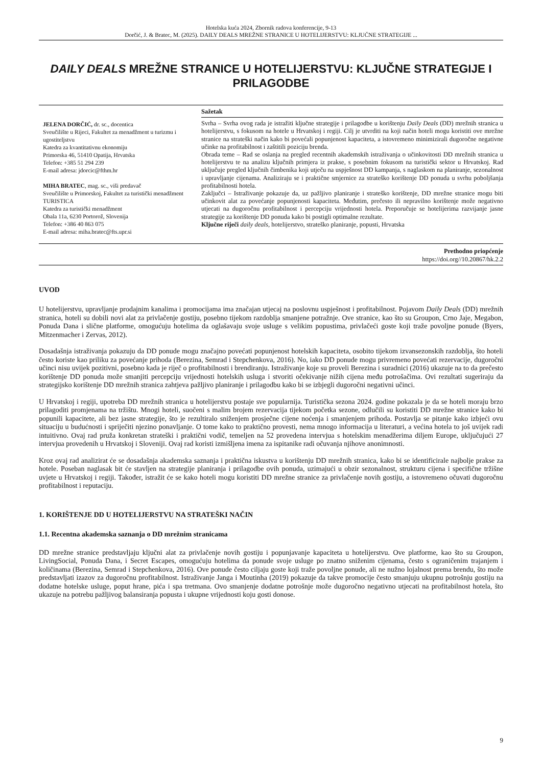Hotelska kuća 2024, Zbornik radova konferencije, 9-13
Dorčić, J. & Bratec, M. (2025). DAILY DEALS MREŽNE STRANICE U HOTELIJERSTVU: KLJUČNE STRATEGIJE ...
DAILY DEALS MREŽNE STRANICE U HOTELIJERSTVU: KLJUČNE STRATEGIJE I PRILAGODBE
JELENA DORČIĆ, dr. sc., docentica
Sveučilište u Rijeci, Fakultet za menadžment u turizmu i ugostiteljstvu
Katedra za kvantitativnu ekonomiju
Primorska 46, 51410 Opatija, Hrvatska
Telefon: +385 51 294 239
E-mail adresa: jdorcic@fthm.hr
MIHA BRATEC, mag. sc., viši predavač
Sveučilište u Primorskoj, Fakultet za turistički menadžment TURISTICA
Katedra za turistički menadžment
Obala 11a, 6230 Portorož, Slovenija
Telefon: +386 40 863 075
E-mail adresa: miha.bratec@fts.upr.si
Sažetak
Svrha – Svrha ovog rada je istražiti ključne strategije i prilagodbe u korištenju Daily Deals (DD) mrežnih stranica u hotelijerstvu, s fokusom na hotele u Hrvatskoj i regiji. Cilj je utvrditi na koji način hoteli mogu koristiti ove mrežne stranice na strateški način kako bi povećali popunjenost kapaciteta, a istovremeno minimizirali dugoročne negativne učinke na profitabilnost i zaštitili poziciju brenda.
Obrada teme – Rad se oslanja na pregled recentnih akademskih istraživanja o učinkovitosti DD mrežnih stranica u hotelijerstvu te na analizu ključnih primjera iz prakse, s posebnim fokusom na turistički sektor u Hrvatskoj. Rad uključuje pregled ključnih čimbenika koji utječu na uspješnost DD kampanja, s naglaskom na planiranje, sezonalnost i upravljanje cijenama. Analiziraju se i praktične smjernice za strateško korištenje DD ponuda u svrhu poboljšanja profitabilnosti hotela.
Zaključci – Istraživanje pokazuje da, uz pažljivo planiranje i strateško korištenje, DD mrežne stranice mogu biti učinkovit alat za povećanje popunjenosti kapaciteta. Međutim, prečesto ili nepravilno korištenje može negativno utjecati na dugoročnu profitabilnost i percepciju vrijednosti hotela. Preporučuje se hotelijerima razvijanje jasne strategije za korištenje DD ponuda kako bi postigli optimalne rezultate.
Ključne riječi daily deals, hotelijerstvo, strateško planiranje, popusti, Hrvatska
Prethodno priopćenje
https://doi.org//10.20867/hk.2.2
UVOD
U hotelijerstvu, upravljanje prodajnim kanalima i promocijama ima značajan utjecaj na poslovnu uspješnost i profitabilnost. Pojavom Daily Deals (DD) mrežnih stranica, hoteli su dobili novi alat za privlačenje gostiju, posebno tijekom razdoblja smanjene potražnje. Ove stranice, kao što su Groupon, Crno Jaje, Megabon, Ponuda Dana i slične platforme, omogućuju hotelima da oglašavaju svoje usluge s velikim popustima, privlačeći goste koji traže povoljne ponude (Byers, Mitzenmacher i Zervas, 2012).
Dosadašnja istraživanja pokazuju da DD ponude mogu značajno povećati popunjenost hotelskih kapaciteta, osobito tijekom izvansezonskih razdoblja, što hoteli često koriste kao priliku za povećanje prihoda (Berezina, Semrad i Stepchenkova, 2016). No, iako DD ponude mogu privremeno povećati rezervacije, dugoročni učinci nisu uvijek pozitivni, posebno kada je riječ o profitabilnosti i brendiranju. Istraživanje koje su proveli Berezina i suradnici (2016) ukazuje na to da prečesto korištenje DD ponuda može smanjiti percepciju vrijednosti hotelskih usluga i stvoriti očekivanje nižih cijena među potrošačima. Ovi rezultati sugeriraju da strategijsko korištenje DD mrežnih stranica zahtjeva pažljivo planiranje i prilagodbu kako bi se izbjegli dugoročni negativni učinci.
U Hrvatskoj i regiji, upotreba DD mrežnih stranica u hotelijerstvu postaje sve popularnija. Turistička sezona 2024. godine pokazala je da se hoteli moraju brzo prilagoditi promjenama na tržištu. Mnogi hoteli, suočeni s malim brojem rezervacija tijekom početka sezone, odlučili su koristiti DD mrežne stranice kako bi popunili kapacitete, ali bez jasne strategije, što je rezultiralo sniženjem prosječne cijene noćenja i smanjenjem prihoda. Postavlja se pitanje kako izbjeći ovu situaciju u budućnosti i spriječiti njezino ponavljanje. O tome kako to praktično provesti, nema mnogo informacija u literaturi, a većina hotela to još uvijek radi intuitivno. Ovaj rad pruža konkretan strateški i praktični vodič, temeljen na 52 provedena intervjua s hotelskim menadžerima diljem Europe, uključujući 27 intervjua provedenih u Hrvatskoj i Sloveniji. Ovaj rad koristi izmišljena imena za ispitanike radi očuvanja njihove anonimnosti.
Kroz ovaj rad analizirat će se dosadašnja akademska saznanja i praktična iskustva u korištenju DD mrežnih stranica, kako bi se identificirale najbolje prakse za hotele. Poseban naglasak bit će stavljen na strategije planiranja i prilagodbe ovih ponuda, uzimajući u obzir sezonalnost, strukturu cijena i specifične tržišne uvjete u Hrvatskoj i regiji. Također, istražit će se kako hoteli mogu koristiti DD mrežne stranice za privlačenje novih gostiju, a istovremeno očuvati dugoročnu profitabilnost i reputaciju.
1. KORIŠTENJE DD U HOTELIJERSTVU NA STRATEŠKI NAČIN
1.1. Recentna akademska saznanja o DD mrežnim stranicama
DD mrežne stranice predstavljaju ključni alat za privlačenje novih gostiju i popunjavanje kapaciteta u hotelijerstvu. Ove platforme, kao što su Groupon, LivingSocial, Ponuda Dana, i Secret Escapes, omogućuju hotelima da ponude svoje usluge po znatno sniženim cijenama, često s ograničenim trajanjem i količinama (Berezina, Semrad i Stepchenkova, 2016). Ove ponude često ciljaju goste koji traže povoljne ponude, ali ne nužno lojalnost prema brendu, što može predstavljati izazov za dugoročnu profitabilnost. Istraživanje Janga i Moutinha (2019) pokazuje da takve promocije često smanjuju ukupnu potrošnju gostiju na dodatne hotelske usluge, poput hrane, pića i spa tretmana. Ovo smanjenje dodatne potrošnje može dugoročno negativno utjecati na profitabilnost hotela, što ukazuje na potrebu pažljivog balansiranja popusta i ukupne vrijednosti koju gosti donose.
9